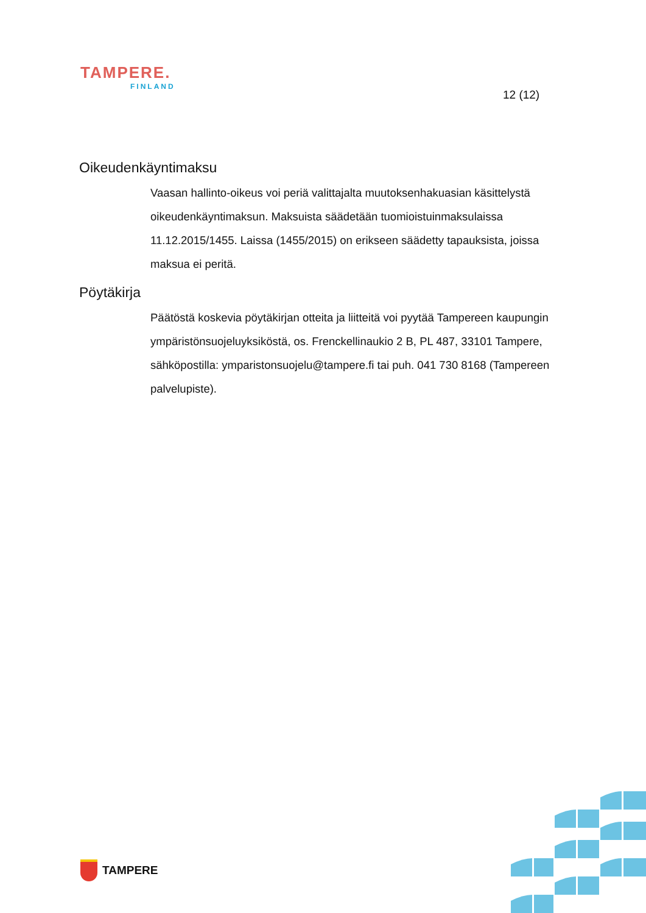TAMPERE.
FINLAND
12 (12)
Oikeudenkäyntimaksu
Vaasan hallinto-oikeus voi periä valittajalta muutoksenhakuasian käsittelystä oikeudenkäyntimaksun. Maksuista säädetään tuomioistuinmaksulaissa 11.12.2015/1455. Laissa (1455/2015) on erikseen säädetty tapauksista, joissa maksua ei peritä.
Pöytäkirja
Päätöstä koskevia pöytäkirjan otteita ja liitteitä voi pyytää Tampereen kaupungin ympäristönsuojeluyksiköstä, os. Frenckellinaukio 2 B, PL 487, 33101 Tampere, sähköpostilla: ymparistonsuojelu@tampere.fi tai puh. 041 730 8168 (Tampereen palvelupiste).
TAMPERE